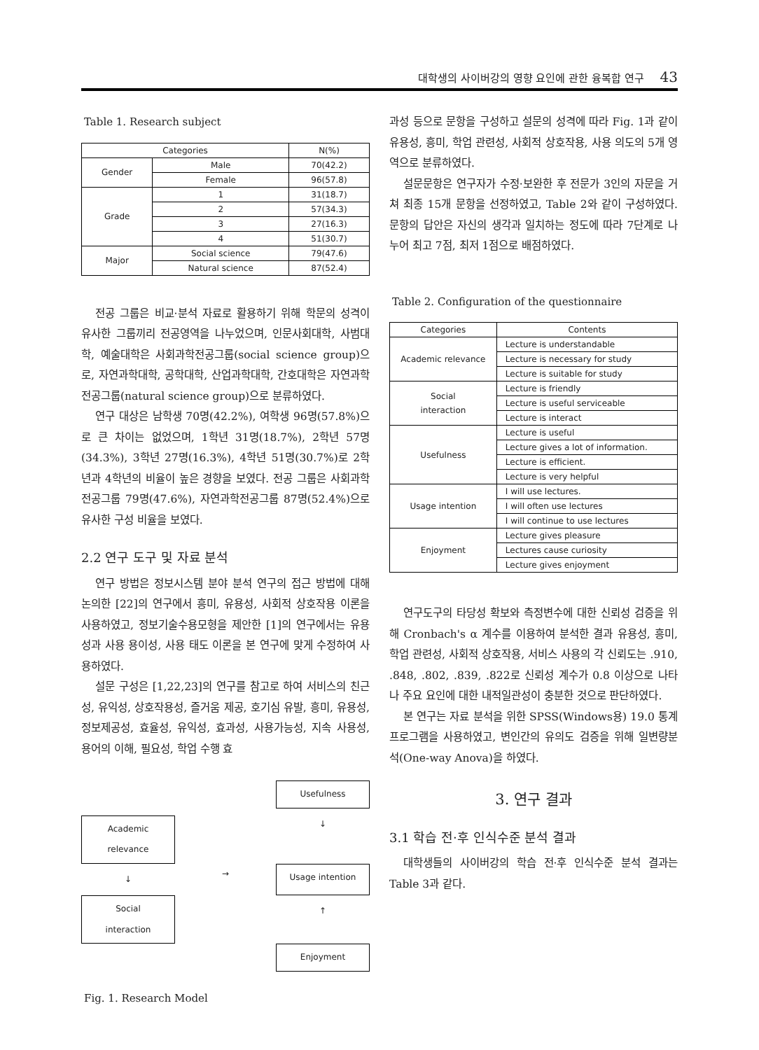대학생의 사이버강의 영향 요인에 관한 융복합 연구 43
Table 1. Research subject
| Categories | | N(%) |
| --- | --- | --- |
| Gender | Male | 70(42.2) |
| | Female | 96(57.8) |
| Grade | 1 | 31(18.7) |
| | 2 | 57(34.3) |
| | 3 | 27(16.3) |
| | 4 | 51(30.7) |
| Major | Social science | 79(47.6) |
| | Natural science | 87(52.4) |
전공 그룹은 비교·분석 자료로 활용하기 위해 학문의 성격이 유사한 그룹끼리 전공영역을 나누었으며, 인문사회대학, 사범대학, 예술대학은 사회과학전공그룹(social science group)으로, 자연과학대학, 공학대학, 산업과학대학, 간호대학은 자연과학전공그룹(natural science group)으로 분류하였다.
연구 대상은 남학생 70명(42.2%), 여학생 96명(57.8%)으로 큰 차이는 없었으며, 1학년 31명(18.7%), 2학년 57명(34.3%), 3학년 27명(16.3%), 4학년 51명(30.7%)로 2학년과 4학년의 비율이 높은 경향을 보였다. 전공 그룹은 사회과학전공그룹 79명(47.6%), 자연과학전공그룹 87명(52.4%)으로 유사한 구성 비율을 보였다.
2.2 연구 도구 및 자료 분석
연구 방법은 정보시스템 분야 분석 연구의 접근 방법에 대해 논의한 [22]의 연구에서 흥미, 유용성, 사회적 상호작용 이론을 사용하였고, 정보기술수용모형을 제안한 [1]의 연구에서는 유용성과 사용 용이성, 사용 태도 이론을 본 연구에 맞게 수정하여 사용하였다.
설문 구성은 [1,22,23]의 연구를 참고로 하여 서비스의 친근성, 유익성, 상호작용성, 즐거움 제공, 호기심 유발, 흥미, 유용성, 정보제공성, 효율성, 유익성, 효과성, 사용가능성, 지속 사용성, 용어의 이해, 필요성, 학업 수행 효
Usefulness
Academic
relevance
↓
↓
→
Usage intention
Social
interaction
↑
Enjoyment
Fig. 1. Research Model
과성 등으로 문항을 구성하고 설문의 성격에 따라 Fig. 1과 같이 유용성, 흥미, 학업 관련성, 사회적 상호작용, 사용 의도의 5개 영역으로 분류하였다.
설문문항은 연구자가 수정·보완한 후 전문가 3인의 자문을 거쳐 최종 15개 문항을 선정하였고, Table 2와 같이 구성하였다. 문항의 답안은 자신의 생각과 일치하는 정도에 따라 7단계로 나누어 최고 7점, 최저 1점으로 배점하였다.
Table 2. Configuration of the questionnaire
| Categories | Contents |
| --- | --- |
| Academic relevance | Lecture is understandable |
| | Lecture is necessary for study |
| | Lecture is suitable for study |
| Social interaction | Lecture is friendly |
| | Lecture is useful serviceable |
| | Lecture is interact |
| Usefulness | Lecture is useful |
| | Lecture gives a lot of information. |
| | Lecture is efficient. |
| | Lecture is very helpful |
| Usage intention | I will use lectures. |
| | I will often use lectures |
| | I will continue to use lectures |
| Enjoyment | Lecture gives pleasure |
| | Lectures cause curiosity |
| | Lecture gives enjoyment |
연구도구의 타당성 확보와 측정변수에 대한 신뢰성 검증을 위해 Cronbach's α 계수를 이용하여 분석한 결과 유용성, 흥미, 학업 관련성, 사회적 상호작용, 서비스 사용의 각 신뢰도는 .910, .848, .802, .839, .822로 신뢰성 계수가 0.8 이상으로 나타나 주요 요인에 대한 내적일관성이 충분한 것으로 판단하였다.
본 연구는 자료 분석을 위한 SPSS(Windows용) 19.0 통계프로그램을 사용하였고, 변인간의 유의도 검증을 위해 일변량분석(One-way Anova)을 하였다.
3. 연구 결과
3.1 학습 전·후 인식수준 분석 결과
대학생들의 사이버강의 학습 전·후 인식수준 분석 결과는 Table 3과 같다.